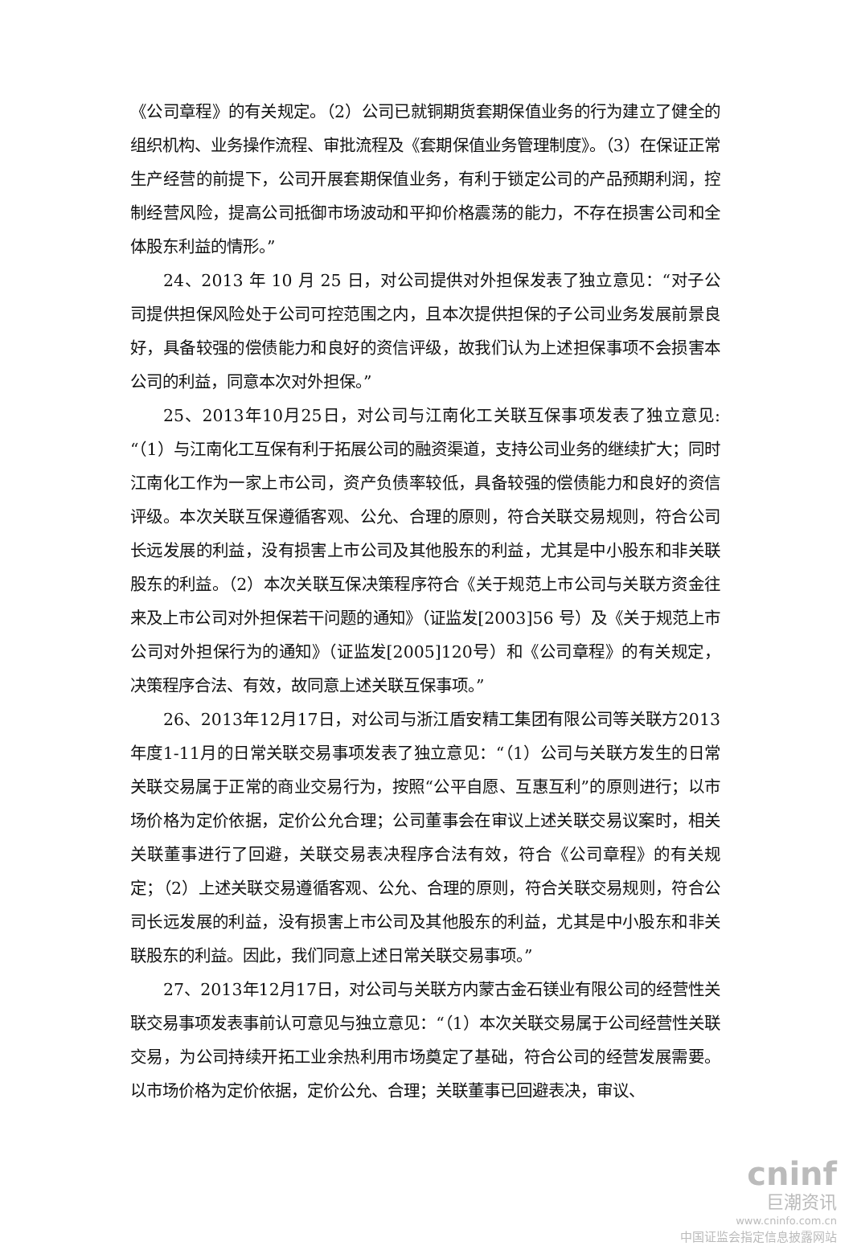《公司章程》的有关规定。（2）公司已就铜期货套期保值业务的行为建立了健全的组织机构、业务操作流程、审批流程及《套期保值业务管理制度》。（3）在保证正常生产经营的前提下，公司开展套期保值业务，有利于锁定公司的产品预期利润，控制经营风险，提高公司抵御市场波动和平抑价格震荡的能力，不存在损害公司和全体股东利益的情形。”
24、2013 年 10 月 25 日，对公司提供对外担保发表了独立意见：“对子公司提供担保风险处于公司可控范围之内，且本次提供担保的子公司业务发展前景良好，具备较强的偿债能力和良好的资信评级，故我们认为上述担保事项不会损害本公司的利益，同意本次对外担保。”
25、2013年10月25日，对公司与江南化工关联互保事项发表了独立意见:“（1）与江南化工互保有利于拓展公司的融资渠道，支持公司业务的继续扩大；同时江南化工作为一家上市公司，资产负债率较低，具备较强的偿债能力和良好的资信评级。本次关联互保遵循客观、公允、合理的原则，符合关联交易规则，符合公司长远发展的利益，没有损害上市公司及其他股东的利益，尤其是中小股东和非关联股东的利益。（2）本次关联互保决策程序符合《关于规范上市公司与关联方资金往来及上市公司对外担保若干问题的通知》（证监发[2003]56 号）及《关于规范上市公司对外担保行为的通知》（证监发[2005]120号）和《公司章程》的有关规定，决策程序合法、有效，故同意上述关联互保事项。”
26、2013年12月17日，对公司与浙江盾安精工集团有限公司等关联方2013年度1-11月的日常关联交易事项发表了独立意见：“（1）公司与关联方发生的日常关联交易属于正常的商业交易行为，按照“公平自愿、互惠互利”的原则进行；以市场价格为定价依据，定价公允合理；公司董事会在审议上述关联交易议案时，相关关联董事进行了回避，关联交易表决程序合法有效，符合《公司章程》的有关规定；（2）上述关联交易遵循客观、公允、合理的原则，符合关联交易规则，符合公司长远发展的利益，没有损害上市公司及其他股东的利益，尤其是中小股东和非关联股东的利益。因此，我们同意上述日常关联交易事项。”
27、2013年12月17日，对公司与关联方内蒙古金石镁业有限公司的经营性关联交易事项发表事前认可意见与独立意见：“（1）本次关联交易属于公司经营性关联交易，为公司持续开拓工业余热利用市场奠定了基础，符合公司的经营发展需要。以市场价格为定价依据，定价公允、合理；关联董事已回避表决，审议、
cninf
巨潮资讯
www.cninfo.com.cn
中国证监会指定信息披露网站